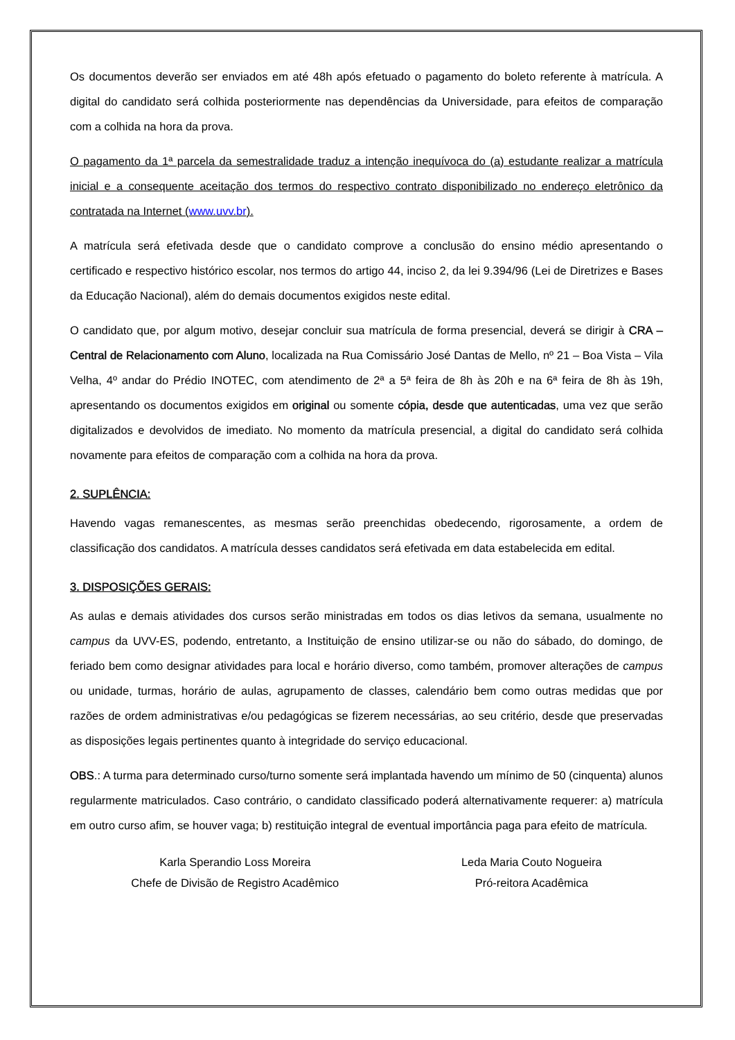Os documentos deverão ser enviados em até 48h após efetuado o pagamento do boleto referente à matrícula. A digital do candidato será colhida posteriormente nas dependências da Universidade, para efeitos de comparação com a colhida na hora da prova.
O pagamento da 1ª parcela da semestralidade traduz a intenção inequívoca do (a) estudante realizar a matrícula inicial e a consequente aceitação dos termos do respectivo contrato disponibilizado no endereço eletrônico da contratada na Internet (www.uvv.br).
A matrícula será efetivada desde que o candidato comprove a conclusão do ensino médio apresentando o certificado e respectivo histórico escolar, nos termos do artigo 44, inciso 2, da lei 9.394/96 (Lei de Diretrizes e Bases da Educação Nacional), além do demais documentos exigidos neste edital.
O candidato que, por algum motivo, desejar concluir sua matrícula de forma presencial, deverá se dirigir à CRA – Central de Relacionamento com Aluno, localizada na Rua Comissário José Dantas de Mello, nº 21 – Boa Vista – Vila Velha, 4º andar do Prédio INOTEC, com atendimento de 2ª a 5ª feira de 8h às 20h e na 6ª feira de 8h às 19h, apresentando os documentos exigidos em original ou somente cópia, desde que autenticadas, uma vez que serão digitalizados e devolvidos de imediato. No momento da matrícula presencial, a digital do candidato será colhida novamente para efeitos de comparação com a colhida na hora da prova.
2. SUPLÊNCIA:
Havendo vagas remanescentes, as mesmas serão preenchidas obedecendo, rigorosamente, a ordem de classificação dos candidatos. A matrícula desses candidatos será efetivada em data estabelecida em edital.
3. DISPOSIÇÕES GERAIS:
As aulas e demais atividades dos cursos serão ministradas em todos os dias letivos da semana, usualmente no campus da UVV-ES, podendo, entretanto, a Instituição de ensino utilizar-se ou não do sábado, do domingo, de feriado bem como designar atividades para local e horário diverso, como também, promover alterações de campus ou unidade, turmas, horário de aulas, agrupamento de classes, calendário bem como outras medidas que por razões de ordem administrativas e/ou pedagógicas se fizerem necessárias, ao seu critério, desde que preservadas as disposições legais pertinentes quanto à integridade do serviço educacional.
OBS.: A turma para determinado curso/turno somente será implantada havendo um mínimo de 50 (cinquenta) alunos regularmente matriculados. Caso contrário, o candidato classificado poderá alternativamente requerer: a) matrícula em outro curso afim, se houver vaga; b) restituição integral de eventual importância paga para efeito de matrícula.
Karla Sperandio Loss Moreira
Chefe de Divisão de Registro Acadêmico
Leda Maria Couto Nogueira
Pró-reitora Acadêmica